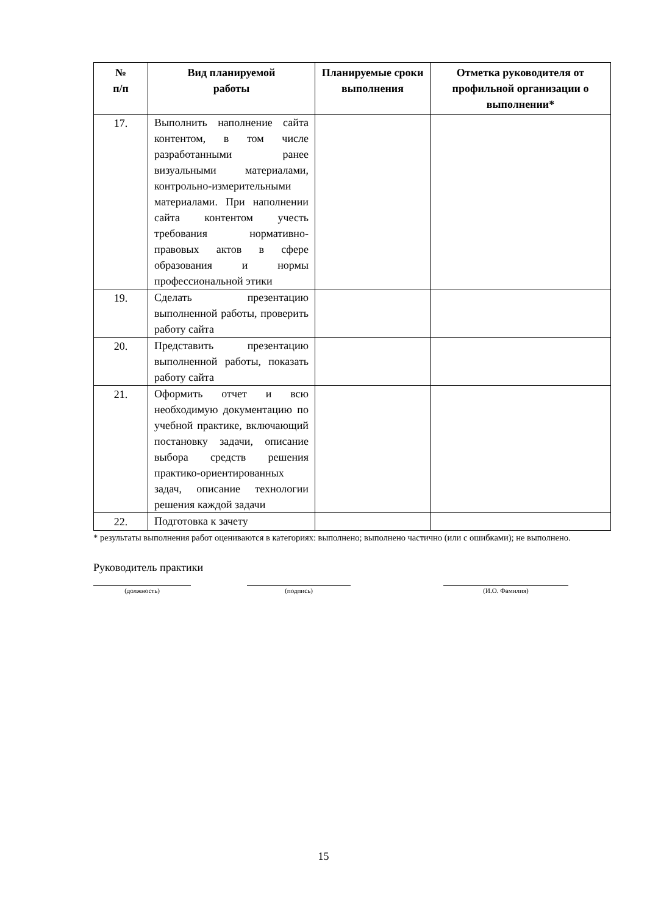| № п/п | Вид планируемой работы | Планируемые сроки выполнения | Отметка руководителя от профильной организации о выполнении* |
| --- | --- | --- | --- |
| 17. | Выполнить наполнение сайта контентом, в том числе разработанными ранее визуальными материалами, контрольно-измерительными материалами. При наполнении сайта контентом учесть требования нормативно-правовых актов в сфере образования и нормы профессиональной этики | | |
| 19. | Сделать презентацию выполненной работы, проверить работу сайта | | |
| 20. | Представить презентацию выполненной работы, показать работу сайта | | |
| 21. | Оформить отчет и всю необходимую документацию по учебной практике, включающий постановку задачи, описание выбора средств решения практико-ориентированных задач, описание технологии решения каждой задачи | | |
| 22. | Подготовка к зачету | | |
* результаты выполнения работ оцениваются в категориях: выполнено; выполнено частично (или с ошибками); не выполнено.
Руководитель практики
(должность) (подпись) (И.О. Фамилия)
15